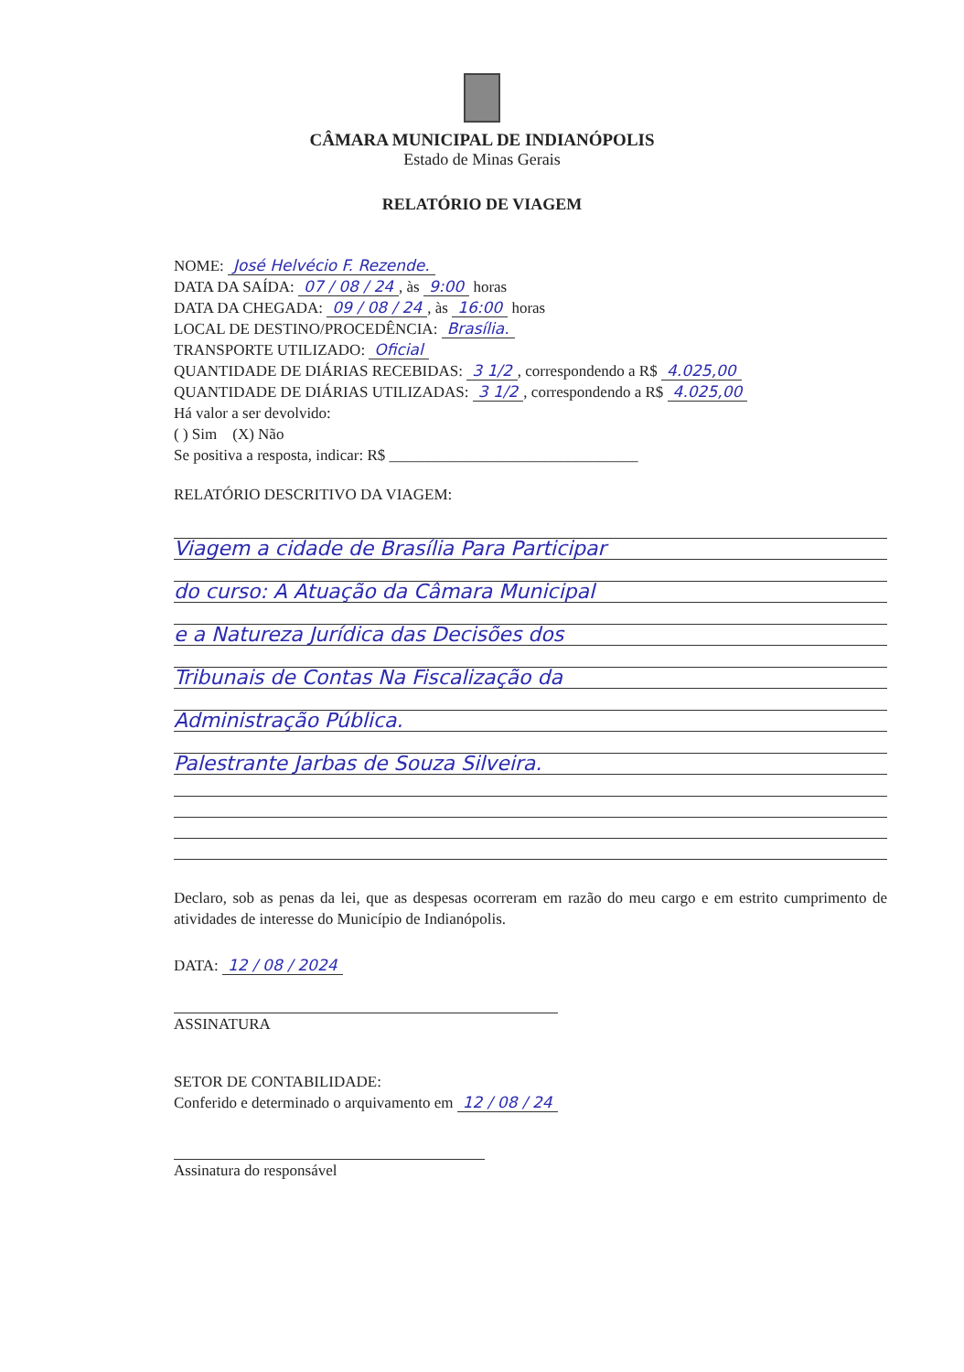CÂMARA MUNICIPAL DE INDIANÓPOLIS
Estado de Minas Gerais
RELATÓRIO DE VIAGEM
NOME: José Helvécio F. Rezende.
DATA DA SAÍDA: 07 / 08 / 24, às 9:00 horas
DATA DA CHEGADA: 09 / 08 / 24, às 16:00 horas
LOCAL DE DESTINO/PROCEDÊNCIA: Brasília.
TRANSPORTE UTILIZADO: Oficial
QUANTIDADE DE DIÁRIAS RECEBIDAS: 3 1/2, correspondendo a R$ 4.025,00
QUANTIDADE DE DIÁRIAS UTILIZADAS: 3 1/2, correspondendo a R$ 4.025,00
Há valor a ser devolvido:
( ) Sim (X) Não
Se positiva a resposta, indicar: R$ ________________________________
RELATÓRIO DESCRITIVO DA VIAGEM:
Viagem a cidade de Brasília Para Participar
do curso: A Atuação da Câmara Municipal
e a Natureza Jurídica das Decisões dos
Tribunais de Contas Na Fiscalização da
Administração Pública.
Palestrante Jarbas de Souza Silveira.
Declaro, sob as penas da lei, que as despesas ocorreram em razão do meu cargo e em estrito cumprimento de atividades de interesse do Município de Indianópolis.
DATA: 12 / 08 / 2024
ASSINATURA
SETOR DE CONTABILIDADE:
Conferido e determinado o arquivamento em 12 / 08 / 24
Assinatura do responsável